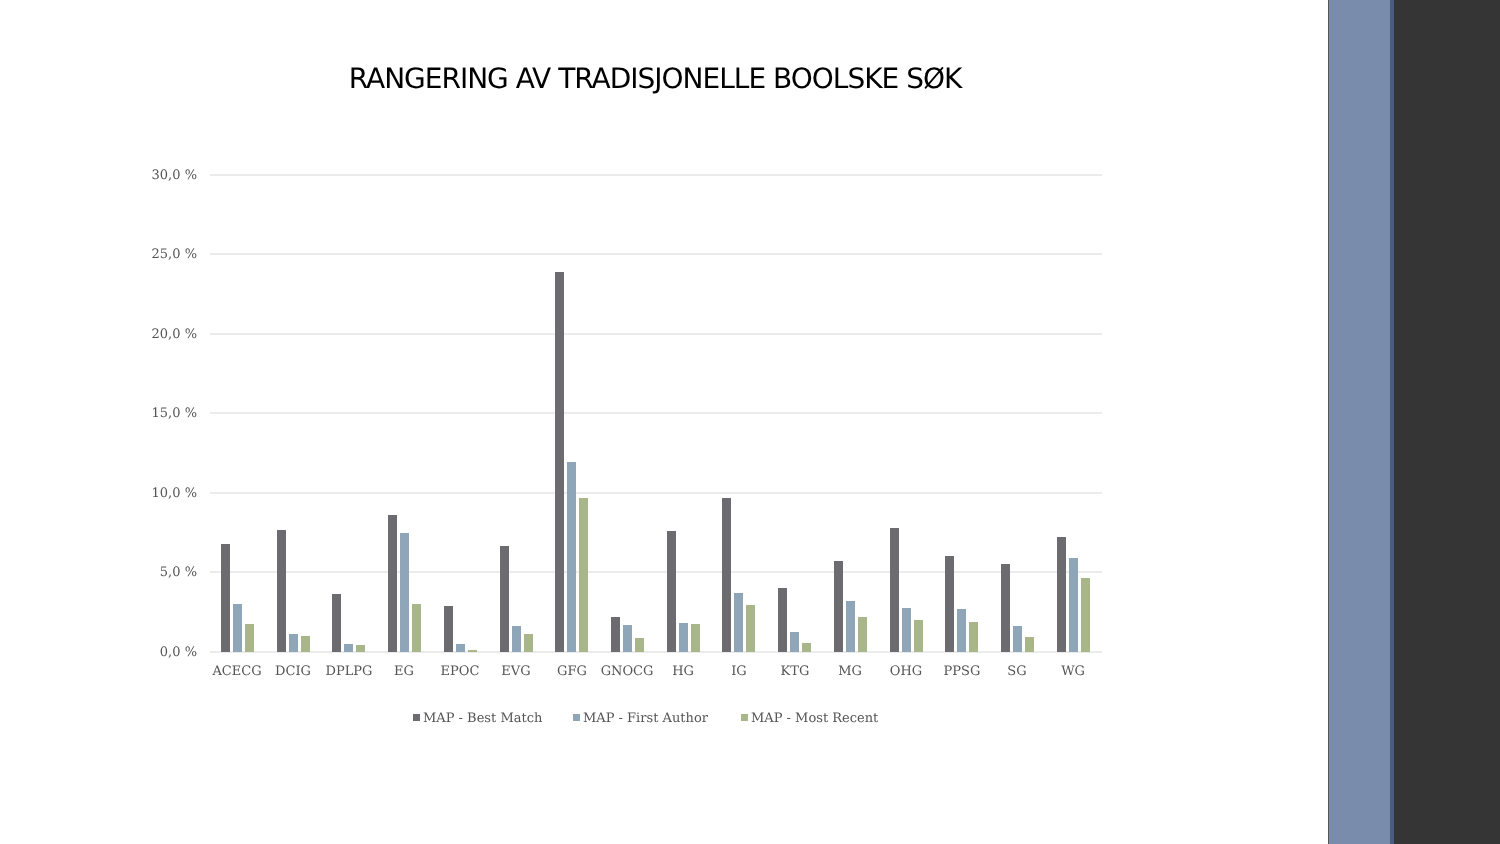RANGERING AV TRADISJONELLE BOOLSKE SØK
30,0 %
25,0 %
20,0 %
15,0 %
10,0 %
5,0 %
0,0 %
ACECG
DCIG
DPLPG
EG
EPOC
EVG
GFG
GNOCG
HG
IG
KTG
MG
OHG
PPSG
SG
WG
MAP - Best Match
MAP - First Author
MAP - Most Recent